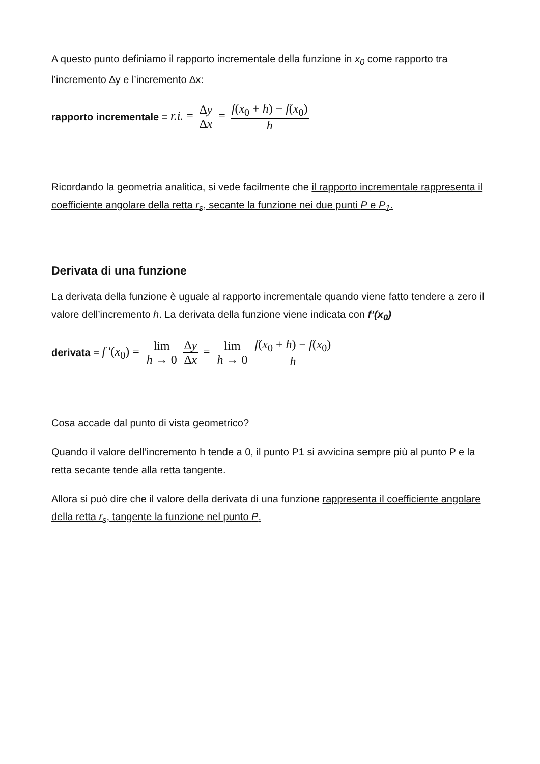A questo punto definiamo il rapporto incrementale della funzione in x<sub>0</sub> come rapporto tra l’incremento ∆y e l’incremento ∆x:
rapporto incrementale = r.i. = ∆y ∆x = f(x<sub>0</sub> + h) − f(x<sub>0</sub>) h
Ricordando la geometria analitica, si vede facilmente che il rapporto incrementale rappresenta il coefficiente angolare della retta r<sub>s</sub>, secante la funzione nei due punti P e P<sub>1</sub>.
Derivata di una funzione
La derivata della funzione è uguale al rapporto incrementale quando viene fatto tendere a zero il valore dell’incremento h. La derivata della funzione viene indicata con f’(x<sub>0</sub>)
derivata = f '(x<sub>0</sub>) = lim h → 0 ∆y ∆x = lim h → 0 f(x<sub>0</sub> + h) − f(x<sub>0</sub>) h
Cosa accade dal punto di vista geometrico?
Quando il valore dell’incremento h tende a 0, il punto P1 si avvicina sempre più al punto P e la retta secante tende alla retta tangente.
Allora si può dire che il valore della derivata di una funzione rappresenta il coefficiente angolare della retta r<sub>s</sub>, tangente la funzione nel punto P.